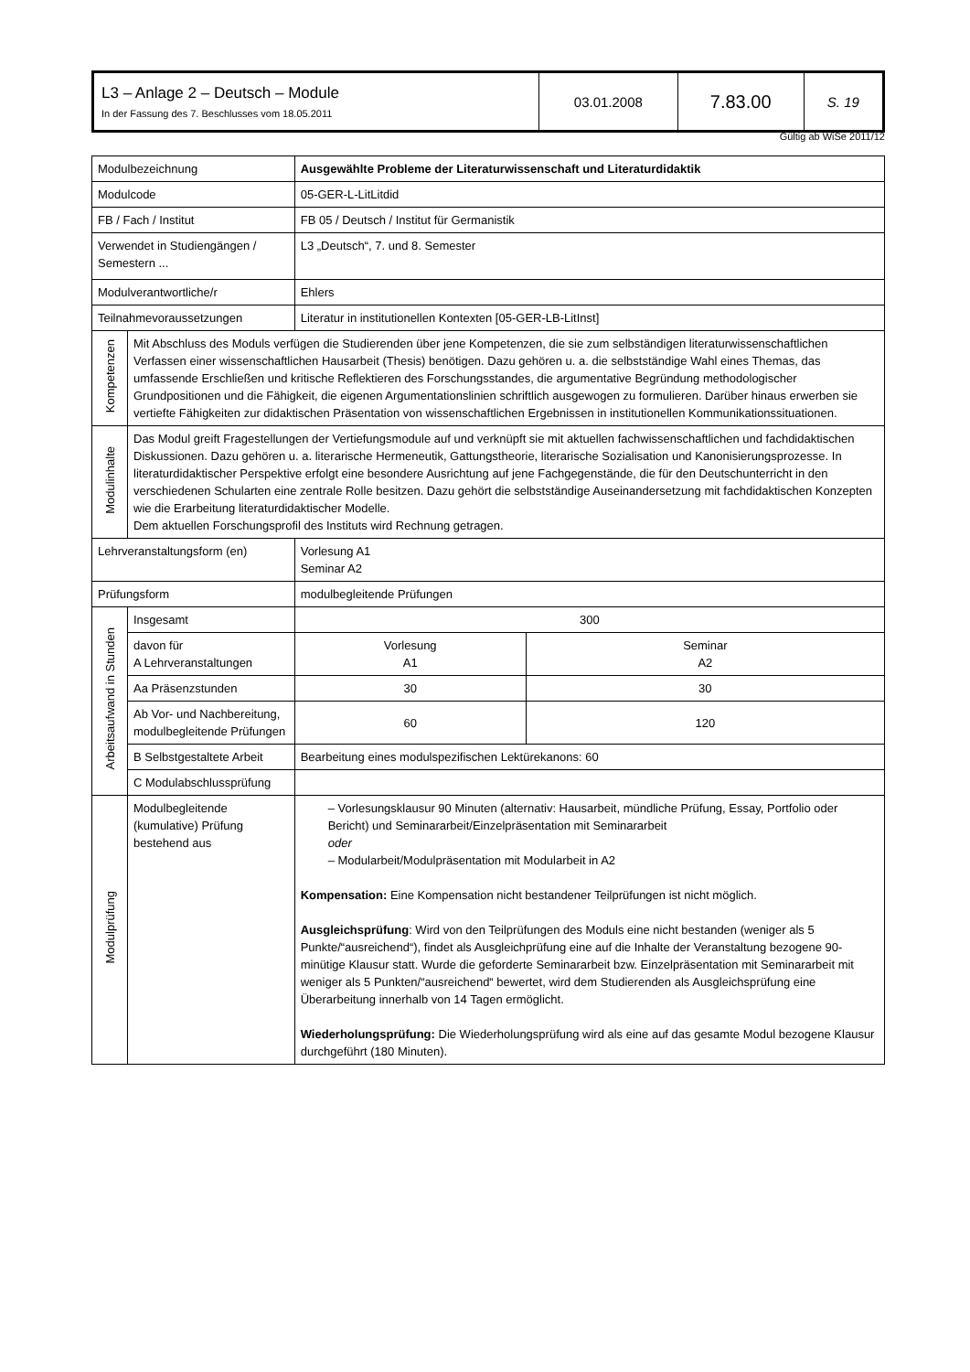| L3 – Anlage 2 – Deutsch – Module In der Fassung des 7. Beschlusses vom 18.05.2011 | 03.01.2008 | 7.83.00 | S. 19 |
Gültig ab WiSe 2011/12
| Modulbezeichnung | | Ausgewählte Probleme der Literaturwissenschaft und Literaturdidaktik | | |
| Modulcode | | 05-GER-L-LitLitdid | | |
| FB / Fach / Institut | | FB 05 / Deutsch / Institut für Germanistik | | |
| Verwendet in Studiengängen / Semestern ... | | L3 „Deutsch“, 7. und 8. Semester | | |
| Modulverantwortliche/r | | Ehlers | | |
| Teilnahmevoraussetzungen | | Literatur in institutionellen Kontexten [05-GER-LB-LitInst] | | |
| Kompetenzen | Mit Abschluss des Moduls verfügen die Studierenden über jene Kompetenzen, die sie zum selbständigen literaturwissenschaftlichen Verfassen einer wissenschaftlichen Hausarbeit (Thesis) benötigen. Dazu gehören u. a. die selbstständige Wahl eines Themas, das umfassende Erschließen und kritische Reflektieren des Forschungsstandes, die argumentative Begründung methodologischer Grundpositionen und die Fähigkeit, die eigenen Argumentationslinien schriftlich ausgewogen zu formulieren. Darüber hinaus erwerben sie vertiefte Fähigkeiten zur didaktischen Präsentation von wissenschaftlichen Ergebnissen in institutionellen Kommunikationssituationen. | | | |
| Modulinhalte | Das Modul greift Fragestellungen der Vertiefungsmodule auf und verknüpft sie mit aktuellen fachwissenschaftlichen und fachdidaktischen Diskussionen. Dazu gehören u. a. literarische Hermeneutik, Gattungstheorie, literarische Sozialisation und Kanonisierungsprozesse. In literaturdidaktischer Perspektive erfolgt eine besondere Ausrichtung auf jene Fachgegenstände, die für den Deutschunterricht in den verschiedenen Schularten eine zentrale Rolle besitzen. Dazu gehört die selbstständige Auseinandersetzung mit fachdidaktischen Konzepten wie die Erarbeitung literaturdidaktischer Modelle. Dem aktuellen Forschungsprofil des Instituts wird Rechnung getragen. | | | |
| Lehrveranstaltungsform (en) | | | Vorlesung A1 Seminar A2 | |
| Prüfungsform | | | modulbegleitende Prüfungen | |
| Arbeitsaufwand in Stunden | Insgesamt | | 300 | |
| | davon für A Lehrveranstaltungen | | Vorlesung A1 | Seminar A2 |
| | Aa Präsenzstunden | | 30 | 30 |
| | Ab Vor- und Nachbereitung, modulbegleitende Prüfungen | | 60 | 120 |
| | B Selbstgestaltete Arbeit | | Bearbeitung eines modulspezifischen Lektürekanons: 60 | |
| | C Modulabschlussprüfung | | | |
| Modulprüfung | Modulbegleitende (kumulative) Prüfung bestehend aus | | – Vorlesungsklausur 90 Minuten (alternativ: Hausarbeit, mündliche Prüfung, Essay, Portfolio oder Bericht) und Seminararbeit/Einzelpräsentation mit Seminararbeit oder – Modularbeit/Modulpräsentation mit Modularbeit in A2 Kompensation: Eine Kompensation nicht bestandener Teilprüfungen ist nicht möglich. Ausgleichsprüfung : Wird von den Teilprüfungen des Moduls eine nicht bestanden (weniger als 5 Punkte/“ausreichend“), findet als Ausgleichprüfung eine auf die Inhalte der Veranstaltung bezogene 90-minütige Klausur statt. Wurde die geforderte Seminararbeit bzw. Einzelpräsentation mit Seminararbeit mit weniger als 5 Punkten/“ausreichend“ bewertet, wird dem Studierenden als Ausgleichsprüfung eine Überarbeitung innerhalb von 14 Tagen ermöglicht. Wiederholungsprüfung: Die Wiederholungsprüfung wird als eine auf das gesamte Modul bezogene Klausur durchgeführt (180 Minuten). | |